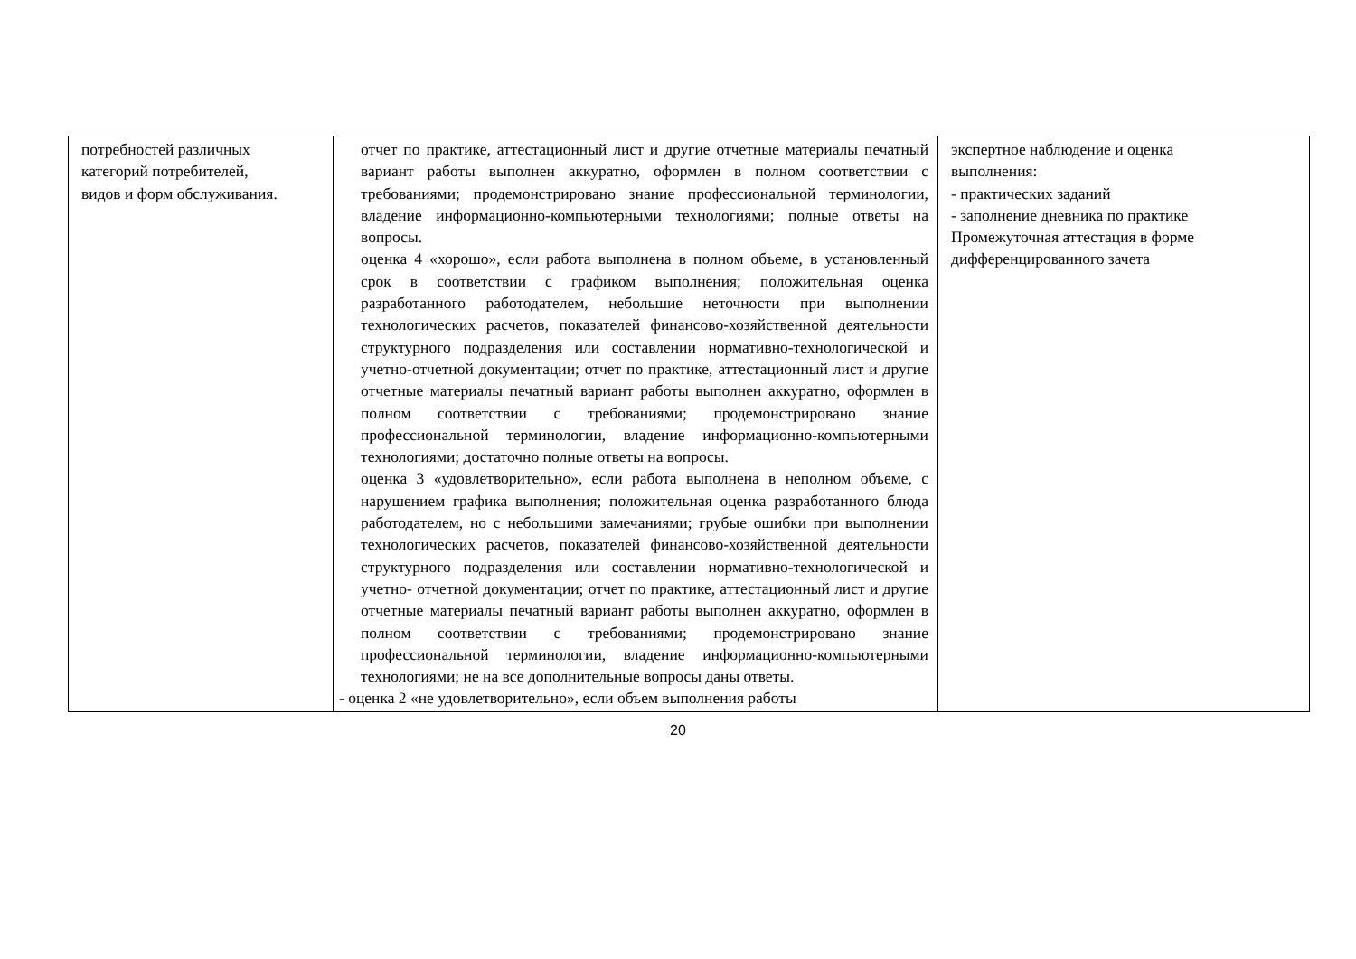| потребностей различных категорий потребителей, видов и форм обслуживания. | отчет по практике, аттестационный лист и другие отчетные материалы печатный вариант работы выполнен аккуратно, оформлен в полном соответствии с требованиями; продемонстрировано знание профессиональной терминологии, владение информационно-компьютерными технологиями; полные ответы на вопросы. оценка 4 «хорошо», если работа выполнена в полном объеме, в установленный срок в соответствии с графиком выполнения; положительная оценка разработанного работодателем, небольшие неточности при выполнении технологических расчетов, показателей финансово-хозяйственной деятельности структурного подразделения или составлении нормативно-технологической и учетно-отчетной документации; отчет по практике, аттестационный лист и другие отчетные материалы печатный вариант работы выполнен аккуратно, оформлен в полном соответствии с требованиями; продемонстрировано знание профессиональной терминологии, владение информационно-компьютерными технологиями; достаточно полные ответы на вопросы. оценка 3 «удовлетворительно», если работа выполнена в неполном объеме, с нарушением графика выполнения; положительная оценка разработанного блюда работодателем, но с небольшими замечаниями; грубые ошибки при выполнении технологических расчетов, показателей финансово-хозяйственной деятельности структурного подразделения или составлении нормативно-технологической и учетно- отчетной документации; отчет по практике, аттестационный лист и другие отчетные материалы печатный вариант работы выполнен аккуратно, оформлен в полном соответствии с требованиями; продемонстрировано знание профессиональной терминологии, владение информационно-компьютерными технологиями; не на все дополнительные вопросы даны ответы. - оценка 2 «не удовлетворительно», если объем выполнения работы | экспертное наблюдение и оценка выполнения: - практических заданий - заполнение дневника по практике Промежуточная аттестация в форме дифференцированного зачета |
20